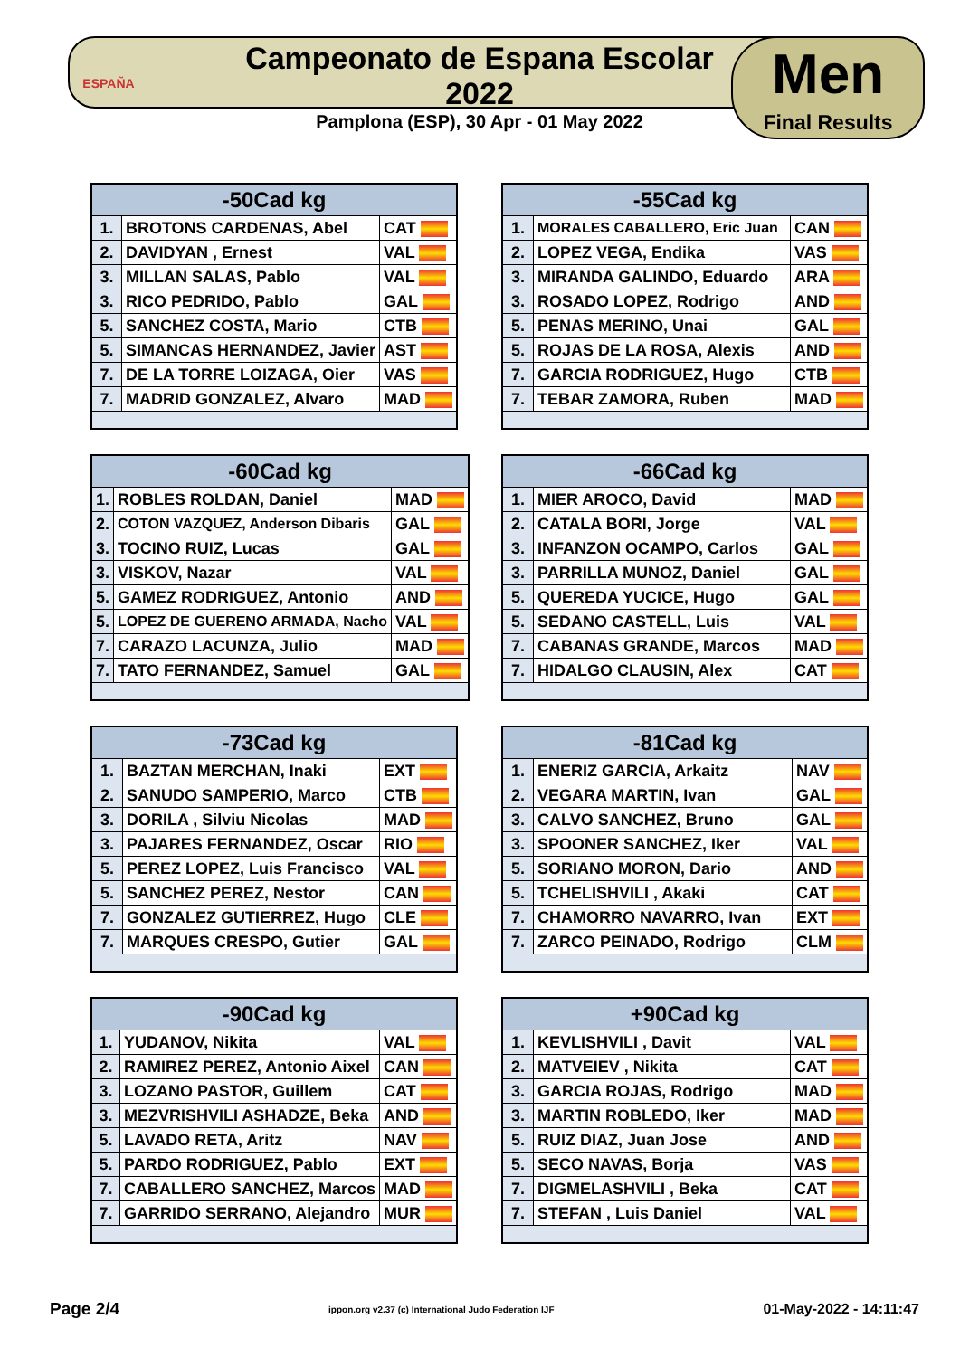ESPAÑA
Campeonato de Espana Escolar 2022
Pamplona (ESP), 30 Apr - 01 May 2022
Men
Final Results
| -50Cad kg | | |
| --- | --- | --- |
| 1. | BROTONS CARDENAS, Abel | CAT |
| 2. | DAVIDYAN , Ernest | VAL |
| 3. | MILLAN SALAS, Pablo | VAL |
| 3. | RICO PEDRIDO, Pablo | GAL |
| 5. | SANCHEZ COSTA, Mario | CTB |
| 5. | SIMANCAS HERNANDEZ, Javier | AST |
| 7. | DE LA TORRE LOIZAGA, Oier | VAS |
| 7. | MADRID GONZALEZ, Alvaro | MAD |
| -55Cad kg | | |
| --- | --- | --- |
| 1. | MORALES CABALLERO, Eric Juan | CAN |
| 2. | LOPEZ VEGA, Endika | VAS |
| 3. | MIRANDA GALINDO, Eduardo | ARA |
| 3. | ROSADO LOPEZ, Rodrigo | AND |
| 5. | PENAS MERINO, Unai | GAL |
| 5. | ROJAS DE LA ROSA, Alexis | AND |
| 7. | GARCIA RODRIGUEZ, Hugo | CTB |
| 7. | TEBAR ZAMORA, Ruben | MAD |
| -60Cad kg | | |
| --- | --- | --- |
| 1. | ROBLES ROLDAN, Daniel | MAD |
| 2. | COTON VAZQUEZ, Anderson Dibaris | GAL |
| 3. | TOCINO RUIZ, Lucas | GAL |
| 3. | VISKOV, Nazar | VAL |
| 5. | GAMEZ RODRIGUEZ, Antonio | AND |
| 5. | LOPEZ DE GUERENO ARMADA, Nacho | VAL |
| 7. | CARAZO LACUNZA, Julio | MAD |
| 7. | TATO FERNANDEZ, Samuel | GAL |
| -66Cad kg | | |
| --- | --- | --- |
| 1. | MIER AROCO, David | MAD |
| 2. | CATALA BORI, Jorge | VAL |
| 3. | INFANZON OCAMPO, Carlos | GAL |
| 3. | PARRILLA MUNOZ, Daniel | GAL |
| 5. | QUEREDA YUCICE, Hugo | GAL |
| 5. | SEDANO CASTELL, Luis | VAL |
| 7. | CABANAS GRANDE, Marcos | MAD |
| 7. | HIDALGO CLAUSIN, Alex | CAT |
| -73Cad kg | | |
| --- | --- | --- |
| 1. | BAZTAN MERCHAN, Inaki | EXT |
| 2. | SANUDO SAMPERIO, Marco | CTB |
| 3. | DORILA , Silviu Nicolas | MAD |
| 3. | PAJARES FERNANDEZ, Oscar | RIO |
| 5. | PEREZ LOPEZ, Luis Francisco | VAL |
| 5. | SANCHEZ PEREZ, Nestor | CAN |
| 7. | GONZALEZ GUTIERREZ, Hugo | CLE |
| 7. | MARQUES CRESPO, Gutier | GAL |
| -81Cad kg | | |
| --- | --- | --- |
| 1. | ENERIZ GARCIA, Arkaitz | NAV |
| 2. | VEGARA MARTIN, Ivan | GAL |
| 3. | CALVO SANCHEZ, Bruno | GAL |
| 3. | SPOONER SANCHEZ, Iker | VAL |
| 5. | SORIANO MORON, Dario | AND |
| 5. | TCHELISHVILI , Akaki | CAT |
| 7. | CHAMORRO NAVARRO, Ivan | EXT |
| 7. | ZARCO PEINADO, Rodrigo | CLM |
| -90Cad kg | | |
| --- | --- | --- |
| 1. | YUDANOV, Nikita | VAL |
| 2. | RAMIREZ PEREZ, Antonio Aixel | CAN |
| 3. | LOZANO PASTOR, Guillem | CAT |
| 3. | MEZVRISHVILI ASHADZE, Beka | AND |
| 5. | LAVADO RETA, Aritz | NAV |
| 5. | PARDO RODRIGUEZ, Pablo | EXT |
| 7. | CABALLERO SANCHEZ, Marcos | MAD |
| 7. | GARRIDO SERRANO, Alejandro | MUR |
| +90Cad kg | | |
| --- | --- | --- |
| 1. | KEVLISHVILI , Davit | VAL |
| 2. | MATVEIEV , Nikita | CAT |
| 3. | GARCIA ROJAS, Rodrigo | MAD |
| 3. | MARTIN ROBLEDO, Iker | MAD |
| 5. | RUIZ DIAZ, Juan Jose | AND |
| 5. | SECO NAVAS, Borja | VAS |
| 7. | DIGMELASHVILI , Beka | CAT |
| 7. | STEFAN , Luis Daniel | VAL |
Page 2/4 ippon.org v2.37 (c) International Judo Federation IJF 01-May-2022 - 14:11:47